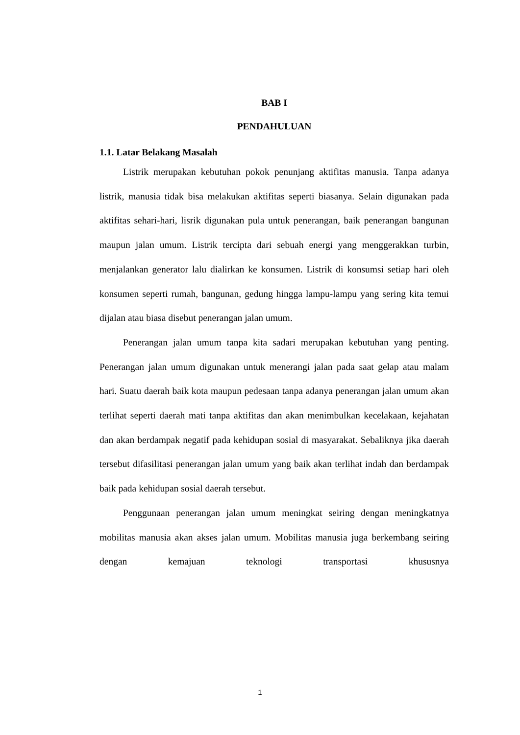BAB I
PENDAHULUAN
1.1. Latar Belakang Masalah
Listrik merupakan kebutuhan pokok penunjang aktifitas manusia. Tanpa adanya listrik, manusia tidak bisa melakukan aktifitas seperti biasanya. Selain digunakan pada aktifitas sehari-hari, lisrik digunakan pula untuk penerangan, baik penerangan bangunan maupun jalan umum. Listrik tercipta dari sebuah energi yang menggerakkan turbin, menjalankan generator lalu dialirkan ke konsumen. Listrik di konsumsi setiap hari oleh konsumen seperti rumah, bangunan, gedung hingga lampu-lampu yang sering kita temui dijalan atau biasa disebut penerangan jalan umum.
Penerangan jalan umum tanpa kita sadari merupakan kebutuhan yang penting. Penerangan jalan umum digunakan untuk menerangi jalan pada saat gelap atau malam hari. Suatu daerah baik kota maupun pedesaan tanpa adanya penerangan jalan umum akan terlihat seperti daerah mati tanpa aktifitas dan akan menimbulkan kecelakaan, kejahatan dan akan berdampak negatif pada kehidupan sosial di masyarakat. Sebaliknya jika daerah tersebut difasilitasi penerangan jalan umum yang baik akan terlihat indah dan berdampak baik pada kehidupan sosial daerah tersebut.
Penggunaan penerangan jalan umum meningkat seiring dengan meningkatnya mobilitas manusia akan akses jalan umum. Mobilitas manusia juga berkembang seiring dengan kemajuan teknologi transportasi khususnya
1